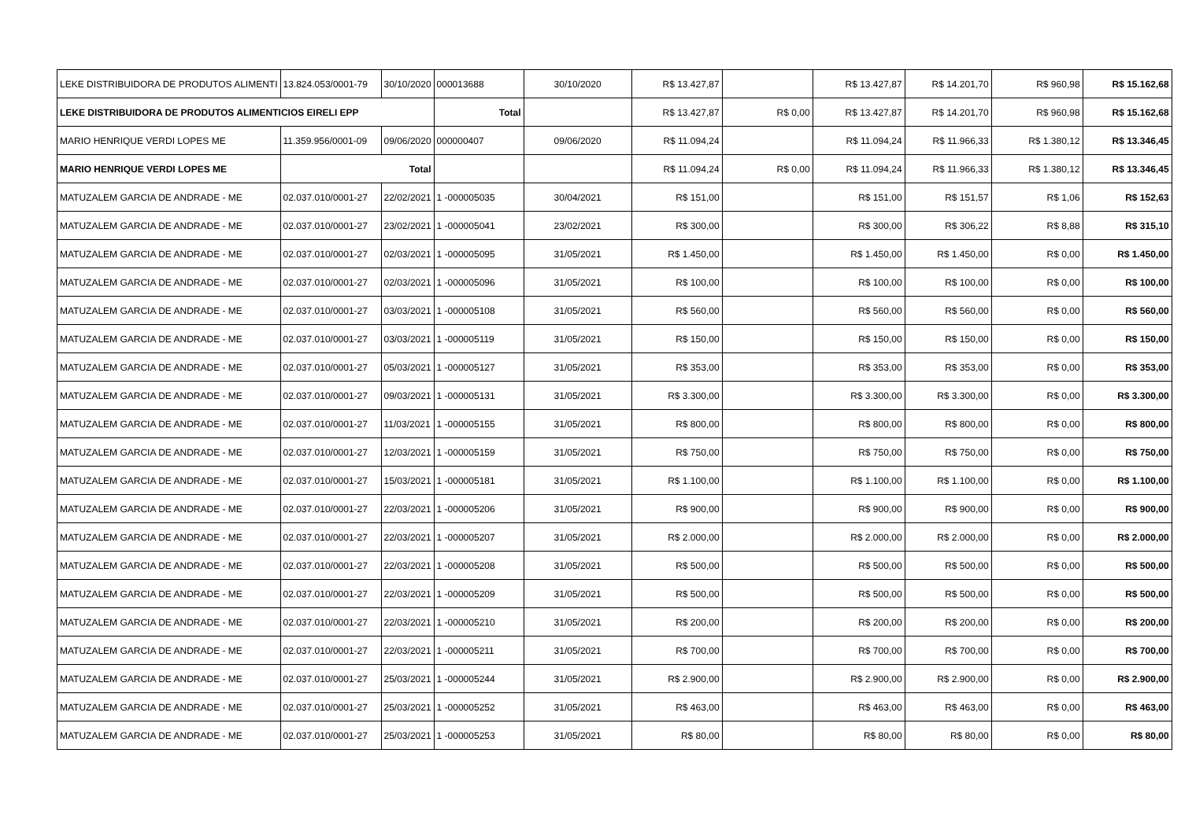| LEKE DISTRIBUIDORA DE PRODUTOS ALIMENTI | 13.824.053/0001-79 | 30/10/2020 | 000013688 | 30/10/2020 | R$ 13.427,87 | | R$ 13.427,87 | R$ 14.201,70 | R$ 960,98 | R$ 15.162,68 |
| LEKE DISTRIBUIDORA DE PRODUTOS ALIMENTICIOS EIRELI EPP | | | Total | | R$ 13.427,87 | R$ 0,00 | R$ 13.427,87 | R$ 14.201,70 | R$ 960,98 | R$ 15.162,68 |
| MARIO HENRIQUE VERDI LOPES ME | 11.359.956/0001-09 | 09/06/2020 | 000000407 | 09/06/2020 | R$ 11.094,24 | | R$ 11.094,24 | R$ 11.966,33 | R$ 1.380,12 | R$ 13.346,45 |
| MARIO HENRIQUE VERDI LOPES ME | Total | | | | R$ 11.094,24 | R$ 0,00 | R$ 11.094,24 | R$ 11.966,33 | R$ 1.380,12 | R$ 13.346,45 |
| MATUZALEM GARCIA DE ANDRADE - ME | 02.037.010/0001-27 | 22/02/2021 | 1 -000005035 | 30/04/2021 | R$ 151,00 | | R$ 151,00 | R$ 151,57 | R$ 1,06 | R$ 152,63 |
| MATUZALEM GARCIA DE ANDRADE - ME | 02.037.010/0001-27 | 23/02/2021 | 1 -000005041 | 23/02/2021 | R$ 300,00 | | R$ 300,00 | R$ 306,22 | R$ 8,88 | R$ 315,10 |
| MATUZALEM GARCIA DE ANDRADE - ME | 02.037.010/0001-27 | 02/03/2021 | 1 -000005095 | 31/05/2021 | R$ 1.450,00 | | R$ 1.450,00 | R$ 1.450,00 | R$ 0,00 | R$ 1.450,00 |
| MATUZALEM GARCIA DE ANDRADE - ME | 02.037.010/0001-27 | 02/03/2021 | 1 -000005096 | 31/05/2021 | R$ 100,00 | | R$ 100,00 | R$ 100,00 | R$ 0,00 | R$ 100,00 |
| MATUZALEM GARCIA DE ANDRADE - ME | 02.037.010/0001-27 | 03/03/2021 | 1 -000005108 | 31/05/2021 | R$ 560,00 | | R$ 560,00 | R$ 560,00 | R$ 0,00 | R$ 560,00 |
| MATUZALEM GARCIA DE ANDRADE - ME | 02.037.010/0001-27 | 03/03/2021 | 1 -000005119 | 31/05/2021 | R$ 150,00 | | R$ 150,00 | R$ 150,00 | R$ 0,00 | R$ 150,00 |
| MATUZALEM GARCIA DE ANDRADE - ME | 02.037.010/0001-27 | 05/03/2021 | 1 -000005127 | 31/05/2021 | R$ 353,00 | | R$ 353,00 | R$ 353,00 | R$ 0,00 | R$ 353,00 |
| MATUZALEM GARCIA DE ANDRADE - ME | 02.037.010/0001-27 | 09/03/2021 | 1 -000005131 | 31/05/2021 | R$ 3.300,00 | | R$ 3.300,00 | R$ 3.300,00 | R$ 0,00 | R$ 3.300,00 |
| MATUZALEM GARCIA DE ANDRADE - ME | 02.037.010/0001-27 | 11/03/2021 | 1 -000005155 | 31/05/2021 | R$ 800,00 | | R$ 800,00 | R$ 800,00 | R$ 0,00 | R$ 800,00 |
| MATUZALEM GARCIA DE ANDRADE - ME | 02.037.010/0001-27 | 12/03/2021 | 1 -000005159 | 31/05/2021 | R$ 750,00 | | R$ 750,00 | R$ 750,00 | R$ 0,00 | R$ 750,00 |
| MATUZALEM GARCIA DE ANDRADE - ME | 02.037.010/0001-27 | 15/03/2021 | 1 -000005181 | 31/05/2021 | R$ 1.100,00 | | R$ 1.100,00 | R$ 1.100,00 | R$ 0,00 | R$ 1.100,00 |
| MATUZALEM GARCIA DE ANDRADE - ME | 02.037.010/0001-27 | 22/03/2021 | 1 -000005206 | 31/05/2021 | R$ 900,00 | | R$ 900,00 | R$ 900,00 | R$ 0,00 | R$ 900,00 |
| MATUZALEM GARCIA DE ANDRADE - ME | 02.037.010/0001-27 | 22/03/2021 | 1 -000005207 | 31/05/2021 | R$ 2.000,00 | | R$ 2.000,00 | R$ 2.000,00 | R$ 0,00 | R$ 2.000,00 |
| MATUZALEM GARCIA DE ANDRADE - ME | 02.037.010/0001-27 | 22/03/2021 | 1 -000005208 | 31/05/2021 | R$ 500,00 | | R$ 500,00 | R$ 500,00 | R$ 0,00 | R$ 500,00 |
| MATUZALEM GARCIA DE ANDRADE - ME | 02.037.010/0001-27 | 22/03/2021 | 1 -000005209 | 31/05/2021 | R$ 500,00 | | R$ 500,00 | R$ 500,00 | R$ 0,00 | R$ 500,00 |
| MATUZALEM GARCIA DE ANDRADE - ME | 02.037.010/0001-27 | 22/03/2021 | 1 -000005210 | 31/05/2021 | R$ 200,00 | | R$ 200,00 | R$ 200,00 | R$ 0,00 | R$ 200,00 |
| MATUZALEM GARCIA DE ANDRADE - ME | 02.037.010/0001-27 | 22/03/2021 | 1 -000005211 | 31/05/2021 | R$ 700,00 | | R$ 700,00 | R$ 700,00 | R$ 0,00 | R$ 700,00 |
| MATUZALEM GARCIA DE ANDRADE - ME | 02.037.010/0001-27 | 25/03/2021 | 1 -000005244 | 31/05/2021 | R$ 2.900,00 | | R$ 2.900,00 | R$ 2.900,00 | R$ 0,00 | R$ 2.900,00 |
| MATUZALEM GARCIA DE ANDRADE - ME | 02.037.010/0001-27 | 25/03/2021 | 1 -000005252 | 31/05/2021 | R$ 463,00 | | R$ 463,00 | R$ 463,00 | R$ 0,00 | R$ 463,00 |
| MATUZALEM GARCIA DE ANDRADE - ME | 02.037.010/0001-27 | 25/03/2021 | 1 -000005253 | 31/05/2021 | R$ 80,00 | | R$ 80,00 | R$ 80,00 | R$ 0,00 | R$ 80,00 |